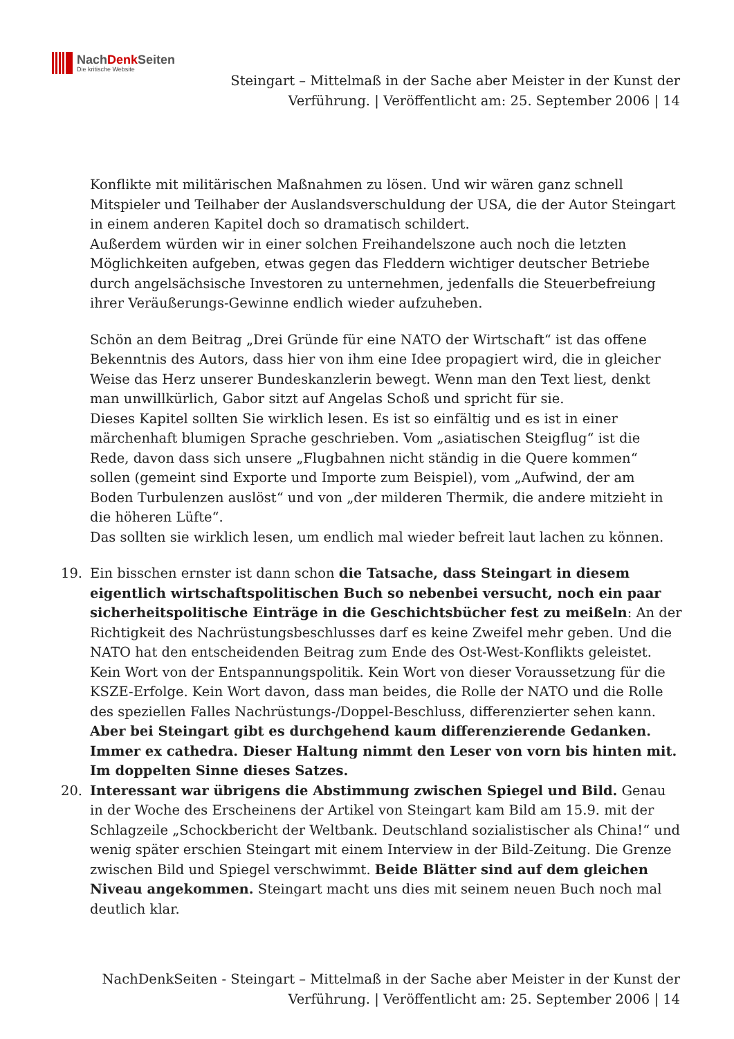NachDenk Seiten
Die kritische Website
Steingart – Mittelmaß in der Sache aber Meister in der Kunst der Verführung. | Veröffentlicht am: 25. September 2006 | 14
Konflikte mit militärischen Maßnahmen zu lösen. Und wir wären ganz schnell Mitspieler und Teilhaber der Auslandsverschuldung der USA, die der Autor Steingart in einem anderen Kapitel doch so dramatisch schildert.
Außerdem würden wir in einer solchen Freihandelszone auch noch die letzten Möglichkeiten aufgeben, etwas gegen das Fleddern wichtiger deutscher Betriebe durch angelsächsische Investoren zu unternehmen, jedenfalls die Steuerbefreiung ihrer Veräußerungs-Gewinne endlich wieder aufzuheben.
Schön an dem Beitrag „Drei Gründe für eine NATO der Wirtschaft“ ist das offene Bekenntnis des Autors, dass hier von ihm eine Idee propagiert wird, die in gleicher Weise das Herz unserer Bundeskanzlerin bewegt. Wenn man den Text liest, denkt man unwillkürlich, Gabor sitzt auf Angelas Schoß und spricht für sie.
Dieses Kapitel sollten Sie wirklich lesen. Es ist so einfältig und es ist in einer märchenhaft blumigen Sprache geschrieben. Vom „asiatischen Steigflug“ ist die Rede, davon dass sich unsere „Flugbahnen nicht ständig in die Quere kommen“ sollen (gemeint sind Exporte und Importe zum Beispiel), vom „Aufwind, der am Boden Turbulenzen auslöst“ und von „der milderen Thermik, die andere mitzieht in die höheren Lüfte“.
Das sollten sie wirklich lesen, um endlich mal wieder befreit laut lachen zu können.
19. Ein bisschen ernster ist dann schon die Tatsache, dass Steingart in diesem eigentlich wirtschaftspolitischen Buch so nebenbei versucht, noch ein paar sicherheitspolitische Einträge in die Geschichtsbücher fest zu meißeln: An der Richtigkeit des Nachrüstungsbeschlusses darf es keine Zweifel mehr geben. Und die NATO hat den entscheidenden Beitrag zum Ende des Ost-West-Konflikts geleistet. Kein Wort von der Entspannungspolitik. Kein Wort von dieser Voraussetzung für die KSZE-Erfolge. Kein Wort davon, dass man beides, die Rolle der NATO und die Rolle des speziellen Falles Nachrüstungs-/Doppel-Beschluss, differenzierter sehen kann.
Aber bei Steingart gibt es durchgehend kaum differenzierende Gedanken. Immer ex cathedra. Dieser Haltung nimmt den Leser von vorn bis hinten mit. Im doppelten Sinne dieses Satzes.
20. Interessant war übrigens die Abstimmung zwischen Spiegel und Bild. Genau in der Woche des Erscheinens der Artikel von Steingart kam Bild am 15.9. mit der Schlagzeile „Schockbericht der Weltbank. Deutschland sozialistischer als China!“ und wenig später erschien Steingart mit einem Interview in der Bild-Zeitung. Die Grenze zwischen Bild und Spiegel verschwimmt. Beide Blätter sind auf dem gleichen Niveau angekommen. Steingart macht uns dies mit seinem neuen Buch noch mal deutlich klar.
NachDenkSeiten - Steingart – Mittelmaß in der Sache aber Meister in der Kunst der Verführung. | Veröffentlicht am: 25. September 2006 | 14